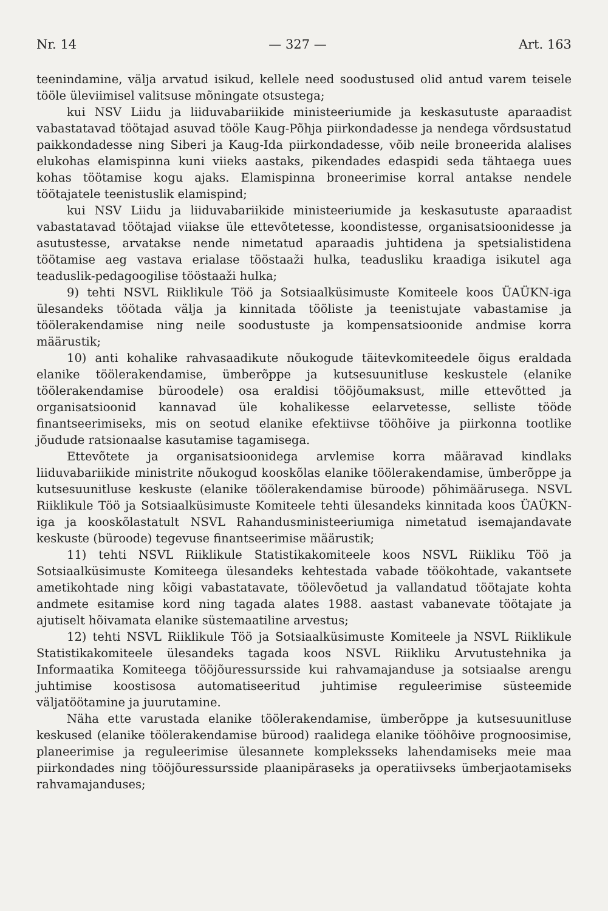Nr. 14 — 327 — Art. 163
teenindamine, välja arvatud isikud, kellele need soodustused olid antud varem teisele tööle üleviimisel valitsuse mõningate otsustega;
kui NSV Liidu ja liiduvabariikide ministeeriumide ja keskasutuste aparaadist vabastatavad töötajad asuvad tööle Kaug-Põhja piirkondadesse ja nendega võrdsustatud paikkondadesse ning Siberi ja Kaug-Ida piirkondadesse, võib neile broneerida alalises elukohas elamispinna kuni viieks aastaks, pikendades edaspidi seda tähtaega uues kohas töötamise kogu ajaks. Elamispinna broneerimise korral antakse nendele töötajatele teenistuslik elamispind;
kui NSV Liidu ja liiduvabariikide ministeeriumide ja keskasutuste aparaadist vabastatavad töötajad viiakse üle ettevõtetesse, koondistesse, organisatsioonidesse ja asutustesse, arvatakse nende nimetatud aparaadis juhtidena ja spetsialistidena töötamise aeg vastava erialase tööstaaži hulka, teadusliku kraadiga isikutel aga teaduslik-pedagoogilise tööstaaži hulka;
9) tehti NSVL Riiklikule Töö ja Sotsiaalküsimuste Komiteele koos ÜAÜKN-iga ülesandeks töötada välja ja kinnitada tööliste ja teenistujate vabastamise ja töölerakendamise ning neile soodustuste ja kompensatsioonide andmise korra määrustik;
10) anti kohalike rahvasaadikute nõukogude täitevkomiteedele õigus eraldada elanike töölerakendamise, ümberõppe ja kutsesuunitluse keskustele (elanike töölerakendamise büroodele) osa eraldisi tööjõumaksust, mille ettevõtted ja organisatsioonid kannavad üle kohalikesse eelarvetesse, selliste tööde finantseerimiseks, mis on seotud elanike efektiivse tööhõive ja piirkonna tootlike jõudude ratsionaalse kasutamise tagamisega.
Ettevõtete ja organisatsioonidega arvlemise korra määravad kindlaks liiduvabariikide ministrite nõukogud kooskõlas elanike töölerakendamise, ümberõppe ja kutsesuunitluse keskuste (elanike töölerakendamise büroode) põhimäärusega. NSVL Riiklikule Töö ja Sotsiaalküsimuste Komiteele tehti ülesandeks kinnitada koos ÜAÜKN-iga ja kooskõlastatult NSVL Rahandusministeeriumiga nimetatud isemajandavate keskuste (büroode) tegevuse finantseerimise määrustik;
11) tehti NSVL Riiklikule Statistikakomiteele koos NSVL Riikliku Töö ja Sotsiaalküsimuste Komiteega ülesandeks kehtestada vabade töökohtade, vakantsete ametikohtade ning kõigi vabastatavate, töölevõetud ja vallandatud töötajate kohta andmete esitamise kord ning tagada alates 1988. aastast vabanevate töötajate ja ajutiselt hõivamata elanike süstemaatiline arvestus;
12) tehti NSVL Riiklikule Töö ja Sotsiaalküsimuste Komiteele ja NSVL Riiklikule Statistikakomiteele ülesandeks tagada koos NSVL Riikliku Arvutustehnika ja Informaatika Komiteega tööjõuressursside kui rahvamajanduse ja sotsiaalse arengu juhtimise koostisosa automatiseeritud juhtimise reguleerimise süsteemide väljatöötamine ja juurutamine.
Näha ette varustada elanike töölerakendamise, ümberõppe ja kutsesuunitluse keskused (elanike töölerakendamise bürood) raalidega elanike tööhõive prognoosimise, planeerimise ja reguleerimise ülesannete kompleksseks lahendamiseks meie maa piirkondades ning tööjõuressursside plaanipäraseks ja operatiivseks ümberjaotamiseks rahvamajanduses;